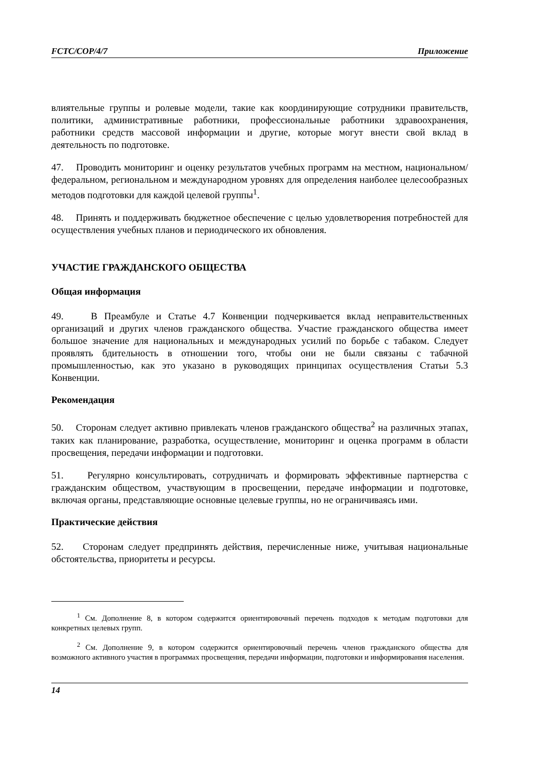FCTC/COP/4/7 Приложение
влиятельные группы и ролевые модели, такие как координирующие сотрудники правительств, политики, административные работники, профессиональные работники здравоохранения, работники средств массовой информации и другие, которые могут внести свой вклад в деятельность по подготовке.
47. Проводить мониторинг и оценку результатов учебных программ на местном, национальном/федеральном, региональном и международном уровнях для определения наиболее целесообразных методов подготовки для каждой целевой группы<sup>1</sup>.
48. Принять и поддерживать бюджетное обеспечение с целью удовлетворения потребностей для осуществления учебных планов и периодического их обновления.
УЧАСТИЕ ГРАЖДАНСКОГО ОБЩЕСТВА
Общая информация
49. В Преамбуле и Статье 4.7 Конвенции подчеркивается вклад неправительственных организаций и других членов гражданского общества. Участие гражданского общества имеет большое значение для национальных и международных усилий по борьбе с табаком. Следует проявлять бдительность в отношении того, чтобы они не были связаны с табачной промышленностью, как это указано в руководящих принципах осуществления Статьи 5.3 Конвенции.
Рекомендация
50. Сторонам следует активно привлекать членов гражданского общества<sup>2</sup> на различных этапах, таких как планирование, разработка, осуществление, мониторинг и оценка программ в области просвещения, передачи информации и подготовки.
51. Регулярно консультировать, сотрудничать и формировать эффективные партнерства с гражданским обществом, участвующим в просвещении, передаче информации и подготовке, включая органы, представляющие основные целевые группы, но не ограничиваясь ими.
Практические действия
52. Сторонам следует предпринять действия, перечисленные ниже, учитывая национальные обстоятельства, приоритеты и ресурсы.
<sup>1</sup> См. Дополнение 8, в котором содержится ориентировочный перечень подходов к методам подготовки для конкретных целевых групп.
<sup>2</sup> См. Дополнение 9, в котором содержится ориентировочный перечень членов гражданского общества для возможного активного участия в программах просвещения, передачи информации, подготовки и информирования населения.
14